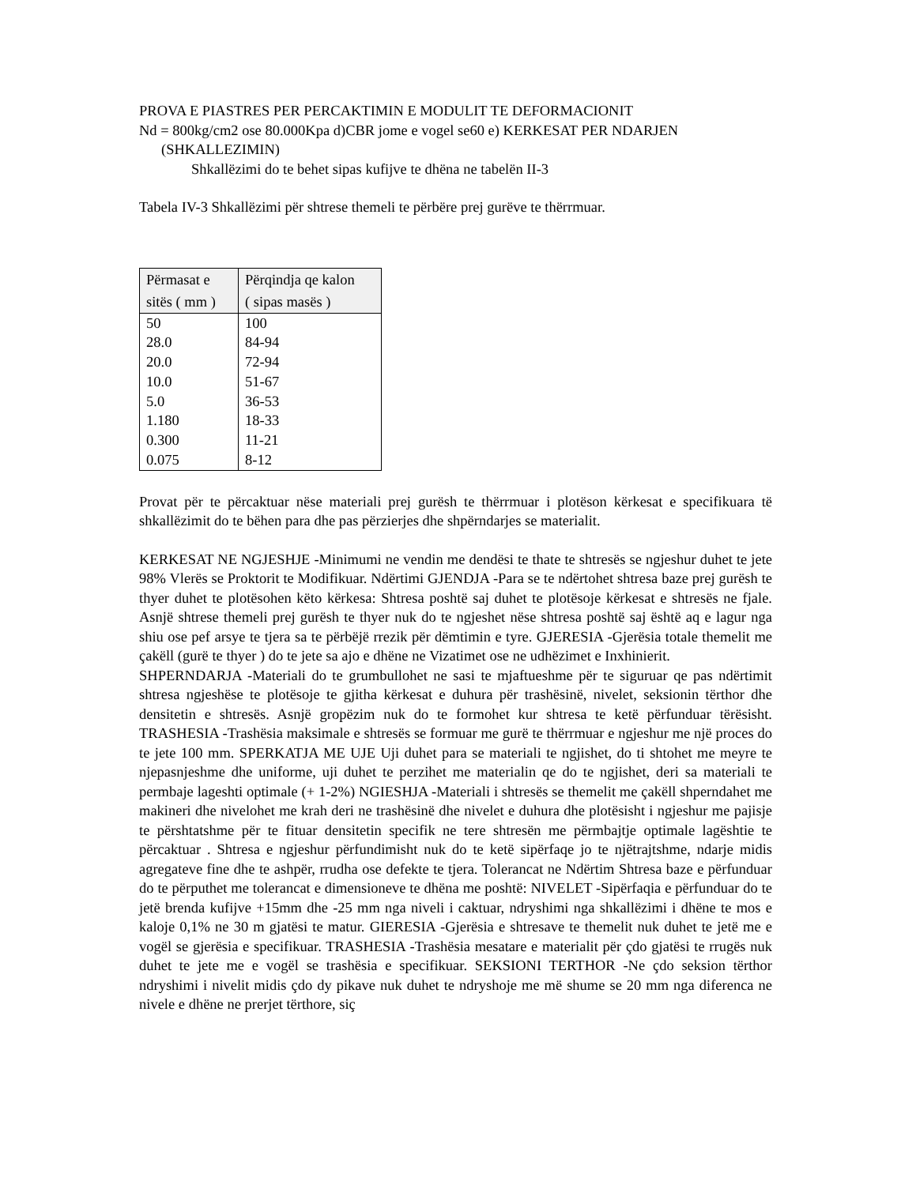PROVA E PIASTRES PER PERCAKTIMIN E MODULIT TE DEFORMACIONIT
Nd = 800kg/cm2 ose 80.000Kpa d)CBR jome e vogel se60 e) KERKESAT PER NDARJEN
(SHKALLEZIMIN)
Shkallëzimi do te behet sipas kufijve te dhëna ne tabelën II-3
Tabela IV-3 Shkallëzimi për shtrese themeli te përbëre prej gurëve te thërrmuar.
| Përmasat e sitës ( mm ) | Përqindja qe kalon ( sipas masës ) |
| --- | --- |
| 50 | 100 |
| 28.0 | 84-94 |
| 20.0 | 72-94 |
| 10.0 | 51-67 |
| 5.0 | 36-53 |
| 1.180 | 18-33 |
| 0.300 | 11-21 |
| 0.075 | 8-12 |
Provat për te përcaktuar nëse materiali prej gurësh te thërrmuar i plotëson kërkesat e specifikuara të shkallëzimit do te bëhen para dhe pas përzierjes dhe shpërndarjes se materialit.
KERKESAT NE NGJESHJE -Minimumi ne vendin me dendësi te thate te shtresës se ngjeshur duhet te jete 98% Vlerës se Proktorit te Modifikuar. Ndërtimi GJENDJA -Para se te ndërtohet shtresa baze prej gurësh te thyer duhet te plotësohen këto kërkesa: Shtresa poshtë saj duhet te plotësoje kërkesat e shtresës ne fjale. Asnjë shtrese themeli prej gurësh te thyer nuk do te ngjeshet nëse shtresa poshtë saj është aq e lagur nga shiu ose pef arsye te tjera sa te përbëjë rrezik për dëmtimin e tyre. GJERESIA -Gjerësia totale themelit me çakëll (gurë te thyer ) do te jete sa ajo e dhëne ne Vizatimet ose ne udhëzimet e Inxhinierit.
SHPERNDARJA -Materiali do te grumbullohet ne sasi te mjaftueshme për te siguruar qe pas ndërtimit shtresa ngjeshëse te plotësoje te gjitha kërkesat e duhura për trashësinë, nivelet, seksionin tërthor dhe densitetin e shtresës. Asnjë gropëzim nuk do te formohet kur shtresa te ketë përfunduar tërësisht. TRASHESIA -Trashësia maksimale e shtresës se formuar me gurë te thërrmuar e ngjeshur me një proces do te jete 100 mm. SPERKATJA ME UJE Uji duhet para se materiali te ngjishet, do ti shtohet me meyre te njepasnjeshme dhe uniforme, uji duhet te perzihet me materialin qe do te ngjishet, deri sa materiali te permbaje lageshti optimale (+ 1-2%) NGIESHJA -Materiali i shtresës se themelit me çakëll shperndahet me makineri dhe nivelohet me krah deri ne trashësinë dhe nivelet e duhura dhe plotësisht i ngjeshur me pajisje te përshtatshme për te fituar densitetin specifik ne tere shtresën me përmbajtje optimale lagështie te përcaktuar . Shtresa e ngjeshur përfundimisht nuk do te ketë sipërfaqe jo te njëtrajtshme, ndarje midis agregateve fine dhe te ashpër, rrudha ose defekte te tjera. Tolerancat ne Ndërtim Shtresa baze e përfunduar do te përputhet me tolerancat e dimensioneve te dhëna me poshtë: NIVELET -Sipërfaqia e përfunduar do te jetë brenda kufijve +15mm dhe -25 mm nga niveli i caktuar, ndryshimi nga shkallëzimi i dhëne te mos e kaloje 0,1% ne 30 m gjatësi te matur. GIERESIA -Gjerësia e shtresave te themelit nuk duhet te jetë me e vogël se gjerësia e specifikuar. TRASHESIA -Trashësia mesatare e materialit për çdo gjatësi te rrugës nuk duhet te jete me e vogël se trashësia e specifikuar. SEKSIONI TERTHOR -Ne çdo seksion tërthor ndryshimi i nivelit midis çdo dy pikave nuk duhet te ndryshoje me më shume se 20 mm nga diferenca ne nivele e dhëne ne prerjet tërthore, siç